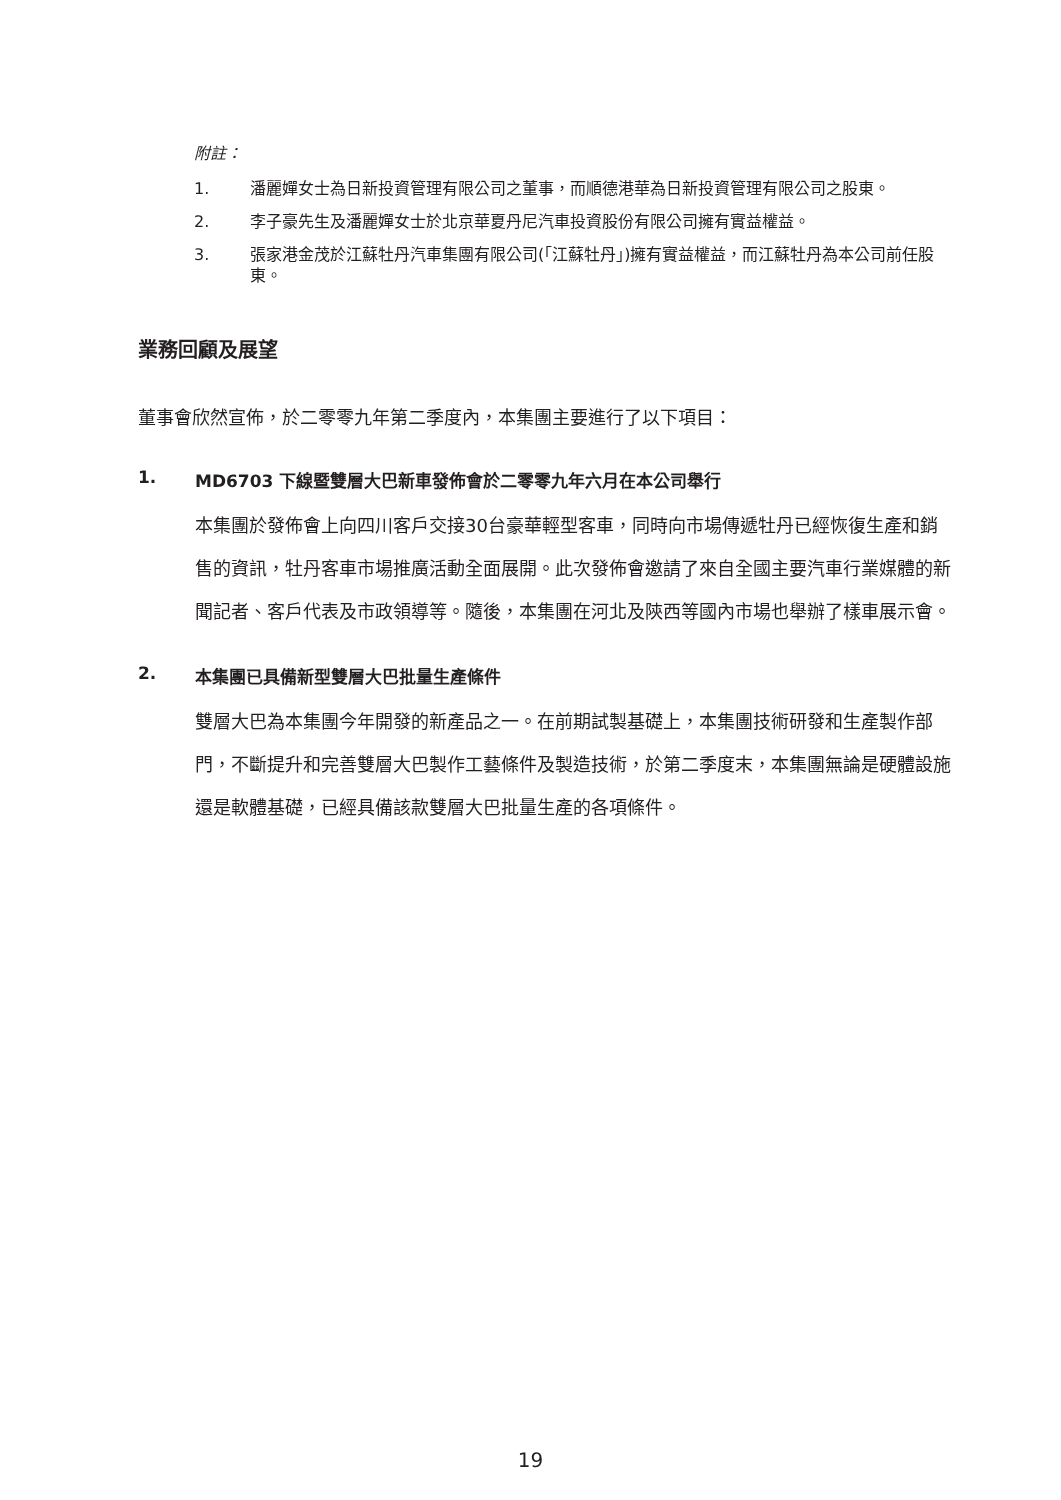附註：
1. 潘麗嬋女士為日新投資管理有限公司之董事，而順德港華為日新投資管理有限公司之股東。
2. 李子豪先生及潘麗嬋女士於北京華夏丹尼汽車投資股份有限公司擁有實益權益。
3. 張家港金茂於江蘇牡丹汽車集團有限公司(「江蘇牡丹」)擁有實益權益，而江蘇牡丹為本公司前任股東。
業務回顧及展望
董事會欣然宣佈，於二零零九年第二季度內，本集團主要進行了以下項目：
1. MD6703 下線暨雙層大巴新車發佈會於二零零九年六月在本公司舉行
本集團於發佈會上向四川客戶交接30台豪華輕型客車，同時向市場傳遞牡丹已經恢復生產和銷售的資訊，牡丹客車市場推廣活動全面展開。此次發佈會邀請了來自全國主要汽車行業媒體的新聞記者、客戶代表及市政領導等。隨後，本集團在河北及陝西等國內市場也舉辦了樣車展示會。
2. 本集團已具備新型雙層大巴批量生產條件
雙層大巴為本集團今年開發的新產品之一。在前期試製基礎上，本集團技術研發和生產製作部門，不斷提升和完善雙層大巴製作工藝條件及製造技術，於第二季度末，本集團無論是硬體設施還是軟體基礎，已經具備該款雙層大巴批量生產的各項條件。
19